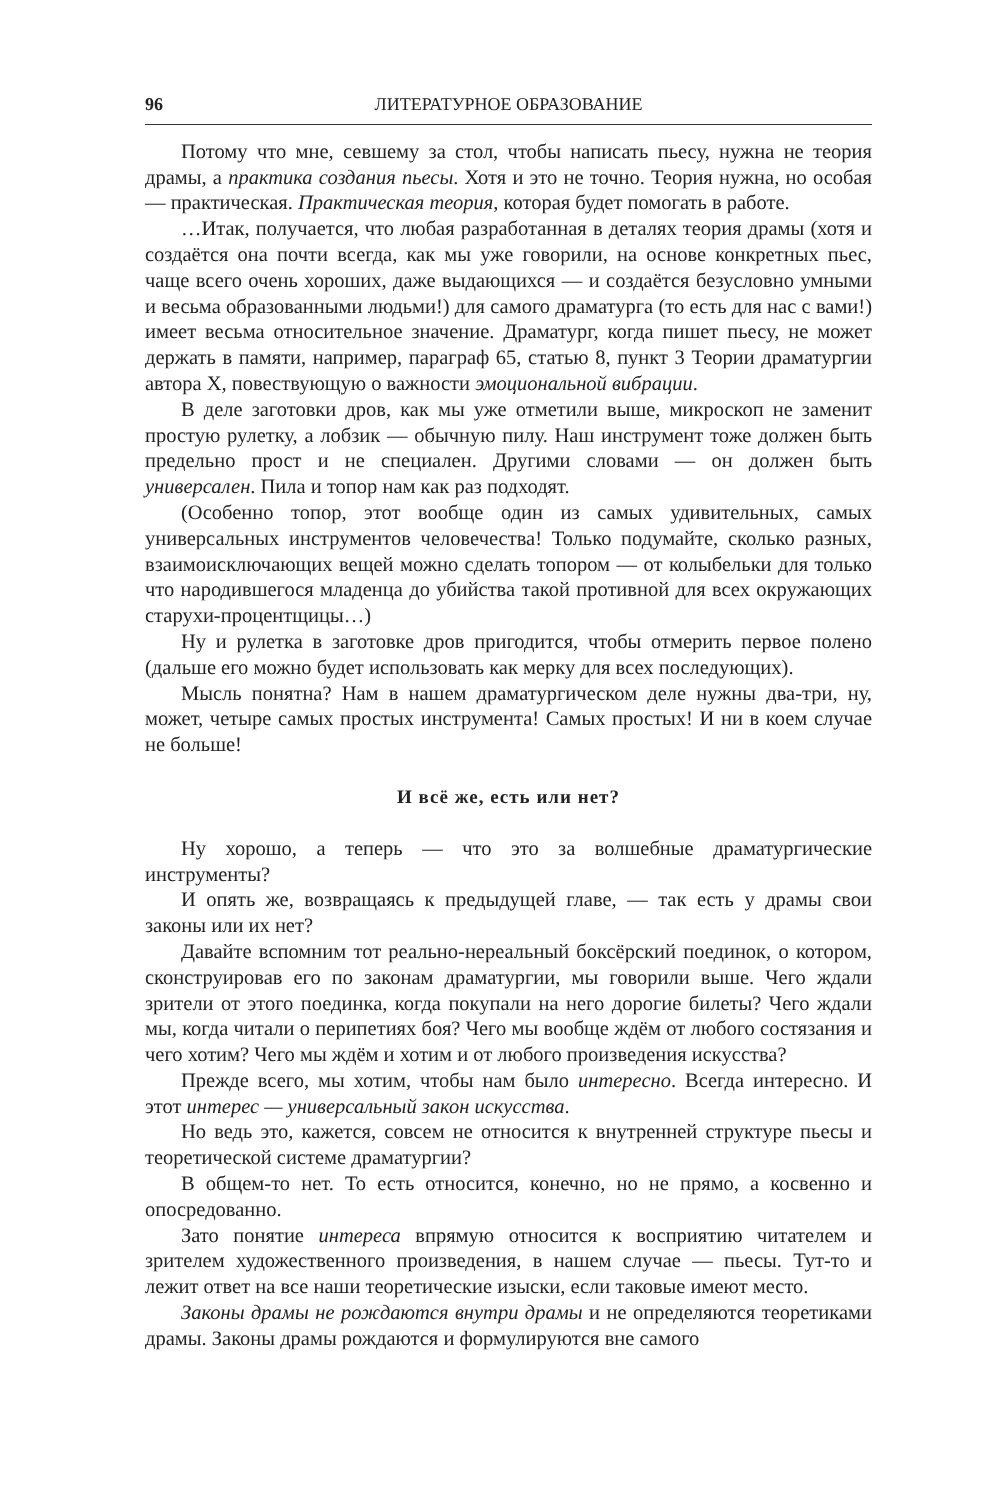96 ЛИТЕРАТУРНОЕ ОБРАЗОВАНИЕ
Потому что мне, севшему за стол, чтобы написать пьесу, нужна не теория драмы, а практика создания пьесы. Хотя и это не точно. Теория нужна, но особая — практическая. Практическая теория, которая будет помогать в работе.
…Итак, получается, что любая разработанная в деталях теория драмы (хотя и создаётся она почти всегда, как мы уже говорили, на основе конкретных пьес, чаще всего очень хороших, даже выдающихся — и создаётся безусловно умными и весьма образованными людьми!) для самого драматурга (то есть для нас с вами!) имеет весьма относительное значение. Драматург, когда пишет пьесу, не может держать в памяти, например, параграф 65, статью 8, пункт 3 Теории драматургии автора X, повествующую о важности эмоциональной вибрации.
В деле заготовки дров, как мы уже отметили выше, микроскоп не заменит простую рулетку, а лобзик — обычную пилу. Наш инструмент тоже должен быть предельно прост и не специален. Другими словами — он должен быть универсален. Пила и топор нам как раз подходят.
(Особенно топор, этот вообще один из самых удивительных, самых универсальных инструментов человечества! Только подумайте, сколько разных, взаимоисключающих вещей можно сделать топором — от колыбельки для только что народившегося младенца до убийства такой противной для всех окружающих старухи-процентщицы…)
Ну и рулетка в заготовке дров пригодится, чтобы отмерить первое полено (дальше его можно будет использовать как мерку для всех последующих).
Мысль понятна? Нам в нашем драматургическом деле нужны два-три, ну, может, четыре самых простых инструмента! Самых простых! И ни в коем случае не больше!
И всё же, есть или нет?
Ну хорошо, а теперь — что это за волшебные драматургические инструменты?
И опять же, возвращаясь к предыдущей главе, — так есть у драмы свои законы или их нет?
Давайте вспомним тот реально-нереальный боксёрский поединок, о котором, сконструировав его по законам драматургии, мы говорили выше. Чего ждали зрители от этого поединка, когда покупали на него дорогие билеты? Чего ждали мы, когда читали о перипетиях боя? Чего мы вообще ждём от любого состязания и чего хотим? Чего мы ждём и хотим и от любого произведения искусства?
Прежде всего, мы хотим, чтобы нам было интересно. Всегда интересно. И этот интерес — универсальный закон искусства.
Но ведь это, кажется, совсем не относится к внутренней структуре пьесы и теоретической системе драматургии?
В общем-то нет. То есть относится, конечно, но не прямо, а косвенно и опосредованно.
Зато понятие интереса впрямую относится к восприятию читателем и зрителем художественного произведения, в нашем случае — пьесы. Тут-то и лежит ответ на все наши теоретические изыски, если таковые имеют место.
Законы драмы не рождаются внутри драмы и не определяются теоретиками драмы. Законы драмы рождаются и формулируются вне самого